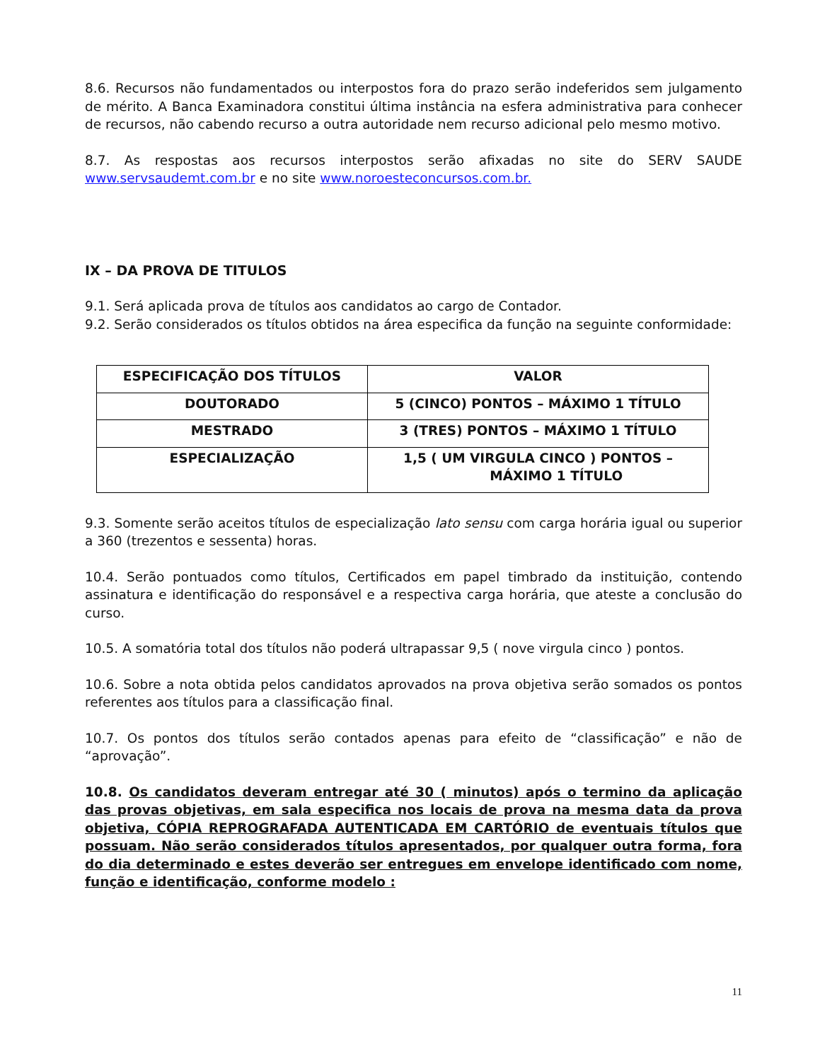8.6. Recursos não fundamentados ou interpostos fora do prazo serão indeferidos sem julgamento de mérito. A Banca Examinadora constitui última instância na esfera administrativa para conhecer de recursos, não cabendo recurso a outra autoridade nem recurso adicional pelo mesmo motivo.
8.7. As respostas aos recursos interpostos serão afixadas no site do SERV SAUDE www.servsaudemt.com.br e no site www.noroesteconcursos.com.br.
IX – DA PROVA DE TITULOS
9.1. Será aplicada prova de títulos aos candidatos ao cargo de Contador.
9.2. Serão considerados os títulos obtidos na área especifica da função na seguinte conformidade:
| ESPECIFICAÇÃO DOS TÍTULOS | VALOR |
| --- | --- |
| DOUTORADO | 5 (CINCO) PONTOS – MÁXIMO 1 TÍTULO |
| MESTRADO | 3 (TRES) PONTOS – MÁXIMO 1 TÍTULO |
| ESPECIALIZAÇÃO | 1,5 ( UM VIRGULA CINCO ) PONTOS – MÁXIMO 1 TÍTULO |
9.3. Somente serão aceitos títulos de especialização lato sensu com carga horária igual ou superior a 360 (trezentos e sessenta) horas.
10.4. Serão pontuados como títulos, Certificados em papel timbrado da instituição, contendo assinatura e identificação do responsável e a respectiva carga horária, que ateste a conclusão do curso.
10.5. A somatória total dos títulos não poderá ultrapassar 9,5 ( nove virgula cinco ) pontos.
10.6. Sobre a nota obtida pelos candidatos aprovados na prova objetiva serão somados os pontos referentes aos títulos para a classificação final.
10.7. Os pontos dos títulos serão contados apenas para efeito de “classificação” e não de “aprovação”.
10.8. Os candidatos deveram entregar até 30 ( minutos) após o termino da aplicação das provas objetivas, em sala especifica nos locais de prova na mesma data da prova objetiva, CÓPIA REPROGRAFADA AUTENTICADA EM CARTÓRIO de eventuais títulos que possuam. Não serão considerados títulos apresentados, por qualquer outra forma, fora do dia determinado e estes deverão ser entregues em envelope identificado com nome, função e identificação, conforme modelo :
11